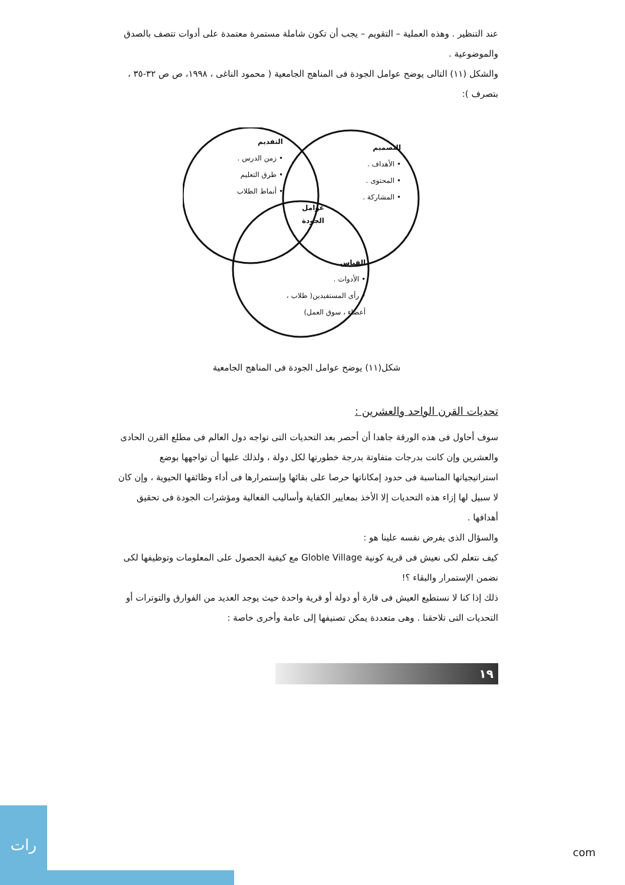عند التنظير . وهذه العملية – التقويم – يجب أن تكون شاملة مستمرة معتمدة على أدوات تتصف بالصدق والموضوعية .
والشكل (١١) التالى يوضح عوامل الجودة فى المناهج الجامعية ( محمود الناغى ، ١٩٩٨، ص ص ٣٢-٣٥ ، بتصرف ):
التقديم
• زمن الدرس .
• طرق التعليم
• أنماط الطلاب
التصميم
• الأهداف .
• المحتوى .
• المشاركة .
عوامل
الجودة
القياس
• الأدوات .
• رأى المستفيدين( طلاب ،
أعضاء ، سوق العمل)
شكل(١١) يوضح عوامل الجودة فى المناهج الجامعية
تحديات القرن الواحد والعشرين :
سوف أحاول فى هذه الورقة جاهدا أن أحصر بعد التحديات التى تواجه دول العالم فى مطلع القرن الحادى والعشرين وإن كانت بدرجات متفاوتة بدرجة خطورتها لكل دولة ، ولذلك عليها أن تواجهها بوضع استراتيجياتها المناسبة فى حدود إمكاناتها حرصا على بقائها وإستمرارها فى أداء وظائفها الحيوية ، وإن كان لا سبيل لها إزاء هذه التحديات إلا الأخذ بمعايير الكفاية وأساليب الفعالية ومؤشرات الجودة فى تحقيق أهدافها .
والسؤال الذى يفرض نفسه علينا هو :
كيف نتعلم لكى نعيش فى قرية كونية Globle Village مع كيفية الحصول على المعلومات وتوظيفها لكى نضمن الإستمرار والبقاء ؟!
ذلك إذا كنا لا نستطيع العيش فى قارة أو دولة أو قرية واحدة حيث يوجد العديد من الفوارق والتوترات أو التحديات التى تلاحقنا . وهى متعددة يمكن تصنيفها إلى عامة وأخرى خاصة :
١٩
رات
com